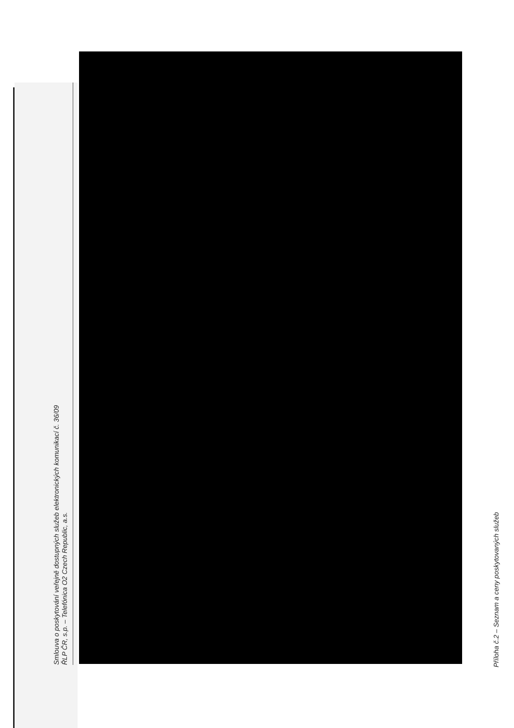Smlouva o poskytování veřejně dostupných služeb elektronických komunikací č. 36/09
ŘLP ČR, s.p. – Telefónica O2 Czech Republic, a.s.
Příloha č.2 – Seznam a ceny poskytovaných služeb